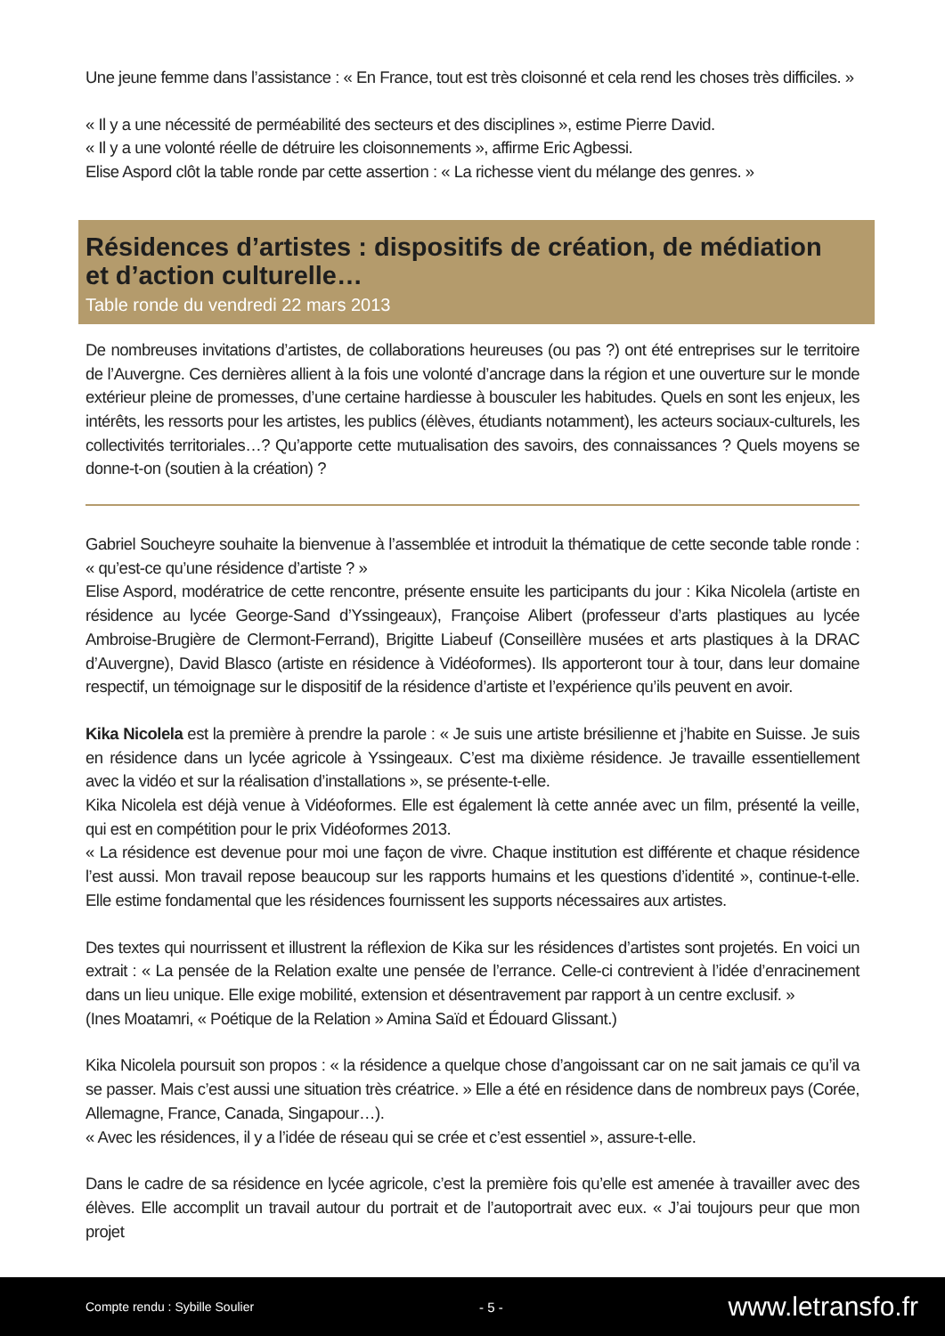Une jeune femme dans l’assistance : « En France, tout est très cloisonné et cela rend les choses très difficiles. »
« Il y a une nécessité de perméabilité des secteurs et des disciplines », estime Pierre David.
« Il y a une volonté réelle de détruire les cloisonnements », affirme Eric Agbessi.
Elise Aspord clôt la table ronde par cette assertion : « La richesse vient du mélange des genres. »
Résidences d’artistes : dispositifs de création, de médiation
et d’action culturelle…
Table ronde du vendredi 22 mars 2013
De nombreuses invitations d’artistes, de collaborations heureuses (ou pas ?) ont été entreprises sur le territoire de l’Auvergne. Ces dernières allient à la fois une volonté d’ancrage dans la région et une ouverture sur le monde extérieur pleine de promesses, d’une certaine hardiesse à bousculer les habitudes. Quels en sont les enjeux, les intérêts, les ressorts pour les artistes, les publics (élèves, étudiants notamment), les acteurs sociaux-culturels, les collectivités territoriales…? Qu’apporte cette mutualisation des savoirs, des connaissances ? Quels moyens se donne-t-on (soutien à la création) ?
Gabriel Soucheyre souhaite la bienvenue à l’assemblée et introduit la thématique de cette seconde table ronde : « qu’est-ce qu’une résidence d’artiste ? »
Elise Aspord, modératrice de cette rencontre, présente ensuite les participants du jour : Kika Nicolela (artiste en résidence au lycée George-Sand d’Yssingeaux), Françoise Alibert (professeur d’arts plastiques au lycée Ambroise-Brugière de Clermont-Ferrand), Brigitte Liabeuf (Conseillère musées et arts plastiques à la DRAC d’Auvergne), David Blasco (artiste en résidence à Vidéoformes). Ils apporteront tour à tour, dans leur domaine respectif, un témoignage sur le dispositif de la résidence d’artiste et l’expérience qu’ils peuvent en avoir.
Kika Nicolela est la première à prendre la parole : « Je suis une artiste brésilienne et j’habite en Suisse. Je suis en résidence dans un lycée agricole à Yssingeaux. C’est ma dixième résidence. Je travaille essentiellement avec la vidéo et sur la réalisation d’installations », se présente-t-elle.
Kika Nicolela est déjà venue à Vidéoformes. Elle est également là cette année avec un film, présenté la veille, qui est en compétition pour le prix Vidéoformes 2013.
« La résidence est devenue pour moi une façon de vivre. Chaque institution est différente et chaque résidence l’est aussi. Mon travail repose beaucoup sur les rapports humains et les questions d’identité », continue-t-elle. Elle estime fondamental que les résidences fournissent les supports nécessaires aux artistes.
Des textes qui nourrissent et illustrent la réflexion de Kika sur les résidences d’artistes sont projetés. En voici un extrait : « La pensée de la Relation exalte une pensée de l’errance. Celle-ci contrevient à l’idée d’enracinement dans un lieu unique. Elle exige mobilité, extension et désentravement par rapport à un centre exclusif. »
(Ines Moatamri, « Poétique de la Relation » Amina Saïd et Édouard Glissant.)
Kika Nicolela poursuit son propos : « la résidence a quelque chose d’angoissant car on ne sait jamais ce qu’il va se passer. Mais c’est aussi une situation très créatrice. » Elle a été en résidence dans de nombreux pays (Corée, Allemagne, France, Canada, Singapour…).
« Avec les résidences, il y a l’idée de réseau qui se crée et c’est essentiel », assure-t-elle.
Dans le cadre de sa résidence en lycée agricole, c’est la première fois qu’elle est amenée à travailler avec des élèves. Elle accomplit un travail autour du portrait et de l’autoportrait avec eux. « J’ai toujours peur que mon projet
Compte rendu : Sybille Soulier - 5 - www.letransfo.fr